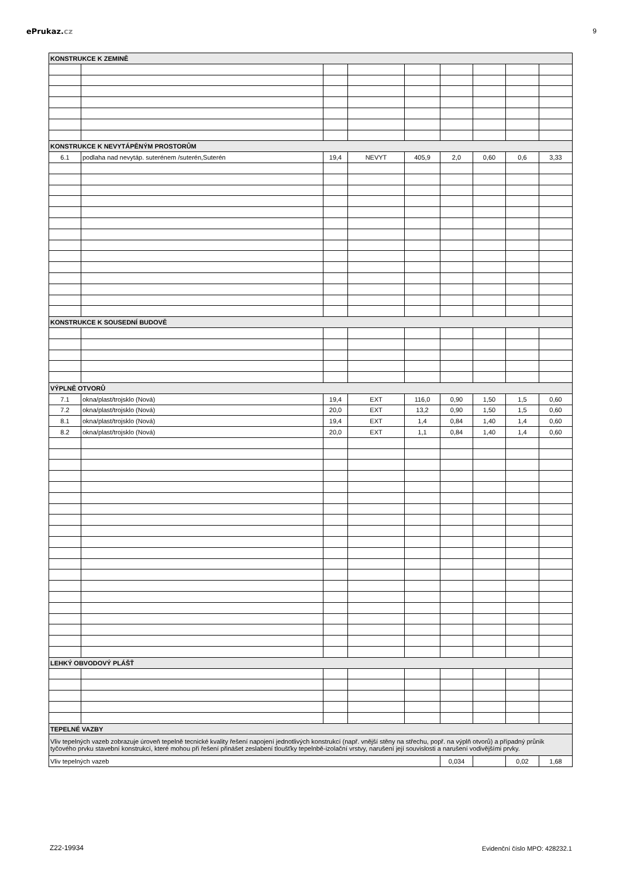ePrukaz. cz 9
| KONSTRUKCE K ZEMINĚ | | | | | | | | |
| KONSTRUKCE K NEVYTÁPĚNÝM PROSTORŮM | | | | | | | | |
| 6.1 | podlaha nad nevytáp. suterénem /suterén,Suterén | 19,4 | NEVYT | 405,9 | 2,0 | 0,60 | 0,6 | 3,33 |
| KONSTRUKCE K SOUSEDNÍ BUDOVĚ | | | | | | | | |
| VÝPLNĚ OTVORŮ | | | | | | | | |
| 7.1 | okna/plast/trojsklo (Nová) | 19,4 | EXT | 116,0 | 0,90 | 1,50 | 1,5 | 0,60 |
| 7.2 | okna/plast/trojsklo (Nová) | 20,0 | EXT | 13,2 | 0,90 | 1,50 | 1,5 | 0,60 |
| 8.1 | okna/plast/trojsklo (Nová) | 19,4 | EXT | 1,4 | 0,84 | 1,40 | 1,4 | 0,60 |
| 8.2 | okna/plast/trojsklo (Nová) | 20,0 | EXT | 1,1 | 0,84 | 1,40 | 1,4 | 0,60 |
| LEHKÝ OBVODOVÝ PLÁŠŤ | | | | | | | | |
| TEPELNÉ VAZBY | | | | | | | | |
| Vliv tepelných vazeb zobrazuje úroveň tepelně tecnické kvality řešení napojení jednotlivých konstrukcí (např. vnější stěny na střechu, popř. na výplň otvorů) a případný průnik tyčového prvku stavební konstrukcí, které mohou při řešení přinášet zeslabení tloušťky tepelnbě-izolační vrstvy, narušení její souvislosti a narušení vodivějšími prvky. | | | | | | | | |
| Vliv tepelných vazeb | | | | | 0,034 | | 0,02 | 1,68 |
Z22-19934 Evidenční číslo MPO: 428232.1